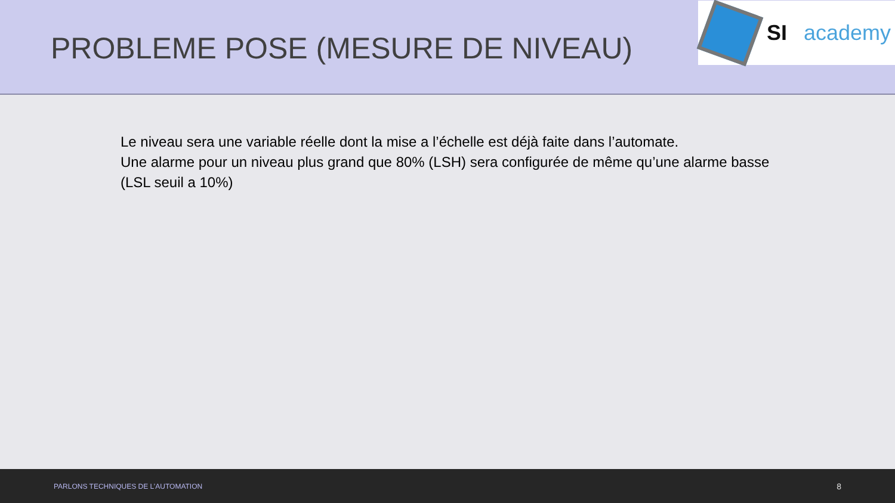PROBLEME POSE (MESURE DE NIVEAU)
SI academy
Le niveau sera une variable réelle dont la mise a l’échelle est déjà faite dans l’automate.
Une alarme pour un niveau plus grand que 80% (LSH) sera configurée de même qu’une alarme basse (LSL seuil a 10%)
PARLONS TECHNIQUES DE L’AUTOMATION 8